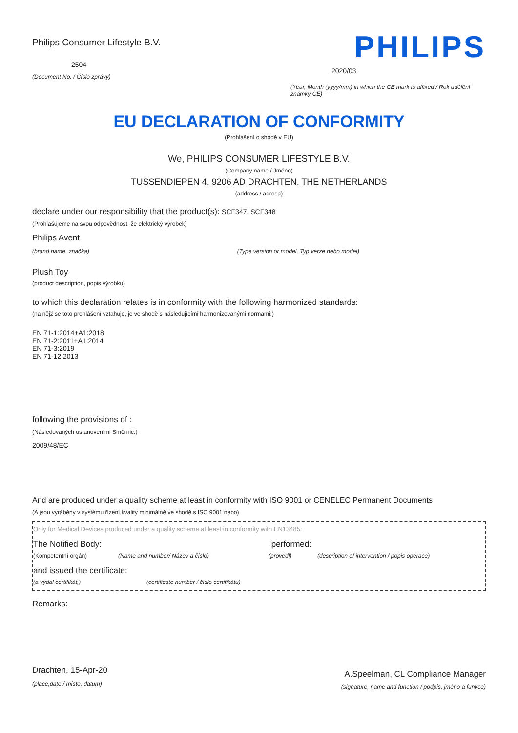Philips Consumer Lifestyle B.V.
2504
(Document No. / Číslo zprávy)
PHILIPS
2020/03
(Year, Month (yyyy/mm) in which the CE mark is affixed / Rok udělění známky CE)
EU DECLARATION OF CONFORMITY
(Prohlášení o shodě v EU)
We, PHILIPS CONSUMER LIFESTYLE B.V.
(Company name / Jméno)
TUSSENDIEPEN 4, 9206 AD DRACHTEN, THE NETHERLANDS
(address / adresa)
declare under our responsibility that the product(s): SCF347, SCF348
(Prohlašujeme na svou odpovědnost, že elektrický výrobek)
Philips Avent
(brand name, značka) (Type version or model, Typ verze nebo model)
Plush Toy
(product description, popis výrobku)
to which this declaration relates is in conformity with the following harmonized standards:
(na nějž se toto prohlášení vztahuje, je ve shodě s následujícími harmonizovanými normami:)
EN 71-1:2014+A1:2018
EN 71-2:2011+A1:2014
EN 71-3:2019
EN 71-12:2013
following the provisions of :
(Následovaných ustanoveními Směrnic:)
2009/48/EC
And are produced under a quality scheme at least in conformity with ISO 9001 or CENELEC Permanent Documents
(A jsou vyráběny v systému řízení kvality minimálně ve shodě s ISO 9001 nebo)
Only for Medical Devices produced under a quality scheme at least in conformity with EN13485:
The Notified Body: performed:
(Kompetentní orgán) (Name and number/ Název a číslo) (provedl) (description of intervention / popis operace)
and issued the certificate:
(a vydal certifikát,) (certificate number / číslo certifikátu)
Remarks:
Drachten, 15-Apr-20
(place,date / místo, datum)
A.Speelman, CL Compliance Manager
(signature, name and function / podpis, jméno a funkce)